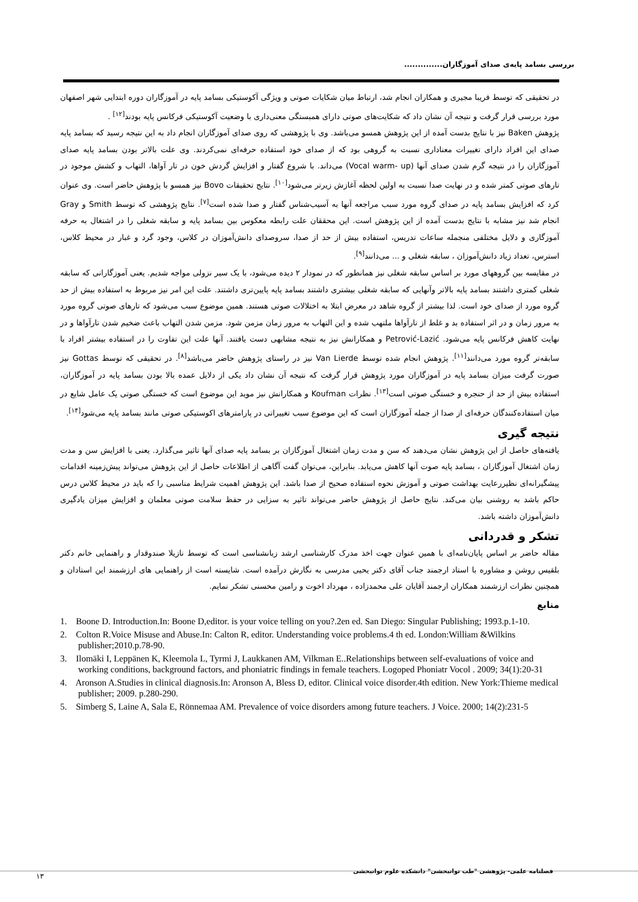بررسی بسامد پایه‌ی صدای آموزگاران..............
در تحقیقی که توسط فریبا مجیری و همکاران انجام شد، ارتباط میان شکایات صوتی و ویژگی آکوستیکی بسامد پایه در آموزگاران دوره ابتدایی شهر اصفهان مورد بررسی قرار گرفت و نتیجه آن نشان داد که شکایت‌های صوتی دارای همبستگی معنی‌داری با وضعیت آکوستیکی فرکانس پایه بودند<sup>[۱۲]</sup> .
پژوهش Baken نیز با نتایج بدست آمده از این پژوهش همسو می‌باشد. وی با پژوهشی که روی صدای آموزگاران انجام داد به این نتیجه رسید که بسامد پایه صدای این افراد دارای تغییرات معناداری نسبت به گروهی بود که از صدای خود استفاده حرفه‌ای نمی‌کردند. وی علت بالاتر بودن بسامد پایه صدای آموزگاران را در نتیجه گرم شدن صدای آنها (Vocal warm- up) می‌داند. با شروع گفتار و افزایش گردش خون در تار آواها، التهاب و کشش موجود در تارهای صوتی کمتر شده و در نهایت صدا نسبت به اولین لحظه آغازش زیرتر می‌شود<sup>[۱۰]</sup>. نتایج تحقیقات Bovo نیز همسو با پژوهش حاضر است. وی عنوان کرد که افزایش بسامد پایه در صدای گروه مورد سبب مراجعه آنها به آسیب‌شناس گفتار و صدا شده است<sup>[۷]</sup>. نتایج پژوهشی که توسط Smith و Gray انجام شد نیز مشابه با نتایج بدست آمده از این پژوهش است. این محققان علت رابطه معکوس بین بسامد پایه و سابقه شغلی را در اشتغال به حرفه آموزگاری و دلایل مختلفی منجمله ساعات تدریس، استفاده بیش از حد از صدا، سروصدای دانش‌آموزان در کلاس، وجود گرد و غبار در محیط کلاس، استرس، تعداد زیاد دانش‌آموزان ، سابقه شغلی و ... می‌دانند<sup>[۹]</sup>.
در مقایسه بین گروههای مورد بر اساس سابقه شغلی نیز همانطور که در نمودار ۲ دیده می‌شود، با یک سیر نزولی مواجه شدیم. یعنی آموزگارانی که سابقه شغلی کمتری داشتند بسامد پایه بالاتر وآنهایی که سابقه شغلی بیشتری داشتند بسامد پایه پایین‌تری داشتند. علت این امر نیز مربوط به استفاده بیش از حد گروه مورد از صدای خود است. لذا بیشتر از گروه شاهد در معرض ابتلا به اختلالات صوتی هستند. همین موضوع سبب می‌شود که تارهای صوتی گروه مورد به مرور زمان و در اثر استفاده بد و غلط از تارآواها ملتهب شده و این التهاب به مرور زمان مزمن شود. مزمن شدن التهاب باعث ضخیم شدن تارآواها و در نهایت کاهش فرکانس پایه می‌شود. Petrović-Lazić و همکارانش نیز به نتیجه مشابهی دست یافتند. آنها علت این تفاوت را در استفاده بیشتر افراد با سابقه‌تر گروه مورد می‌دانند<sup>[۱۱]</sup>. پژوهش انجام شده توسط Van Lierde نیز در راستای پژوهش حاضر می‌باشد<sup>[۸]</sup>. در تحقیقی که توسط Gottas نیز صورت گرفت میزان بسامد پایه در آموزگاران مورد پژوهش قرار گرفت که نتیجه آن نشان داد یکی از دلایل عمده بالا بودن بسامد پایه در آموزگاران، استفاده بیش از حد از حنجره و خستگی صوتی است<sup>[۱۳]</sup>. نظرات Koufman و همکارانش نیز موید این موضوع است که خستگی صوتی یک عامل شایع در میان استفاده‌کنندگان حرفه‌ای از صدا از جمله آموزگاران است که این موضوع سبب تغییراتی در پارامترهای اکوستیکی صوتی مانند بسامد پایه می‌شود<sup>[۱۴]</sup>.
نتیجه گیری
یافته‌های حاصل از این پژوهش نشان می‌دهند که سن و مدت زمان اشتغال آموزگاران بر بسامد پایه صدای آنها تاثیر می‌گذارد. یعنی با افزایش سن و مدت زمان اشتغال آموزگاران ، بسامد پایه صوت آنها کاهش می‌یابد. بنابراین، می‌توان گفت آگاهی از اطلاعات حاصل از این پژوهش می‌تواند پیش‌زمینه اقدامات پیشگیرانه‌ای نظیررعایت بهداشت صوتی و آموزش نحوه استفاده صحیح از صدا باشد. این پژوهش اهمیت شرایط مناسبی را که باید در محیط کلاس درس حاکم باشد به روشنی بیان می‌کند. نتایج حاصل از پژوهش حاضر می‌تواند تاثیر به سزایی در حفظ سلامت صوتی معلمان و افزایش میزان یادگیری دانش‌آموزان داشته باشد.
تشکر و قدردانی
مقاله حاضر بر اساس پایان‌نامه‌ای با همین عنوان جهت اخذ مدرک کارشناسی ارشد زبانشناسی است که توسط نازیلا صندوقدار و راهنمایی خانم دکتر بلقیس روشن و مشاوره با استاد ارجمند جناب آقای دکتر یحیی مدرسی به نگارش درآمده است. شایسته است از راهنمایی های ارزشمند این استادان و همچنین نظرات ارزشمند همکاران ارجمند آقایان علی محمدزاده ، مهرداد اخوت و رامین محسنی تشکر نمایم.
منابع
1. Boone D. Introduction.In: Boone D,editor. is your voice telling on you?.2en ed. San Diego: Singular Publishing; 1993.p.1-10.
2. Colton R.Voice Misuse and Abuse.In: Calton R, editor. Understanding voice problems.4 th ed. London:William &Wilkins publisher;2010.p.78-90.
3. Ilomäki I, Leppänen K, Kleemola L, Tyrmi J, Laukkanen AM, Vilkman E..Relationships between self-evaluations of voice and working conditions, background factors, and phoniatric findings in female teachers. Logoped Phoniatr Vocol . 2009; 34(1):20-31
4. Aronson A.Studies in clinical diagnosis.In: Aronson A, Bless D, editor. Clinical voice disorder.4th edition. New York:Thieme medical publisher; 2009. p.280-290.
5. Simberg S, Laine A, Sala E, Rönnemaa AM. Prevalence of voice disorders among future teachers. J Voice. 2000; 14(2):231-5
فصلنامه علمی- پژوهشی "طب توانبخشی" دانشکده علوم توانبخشی
۱۳